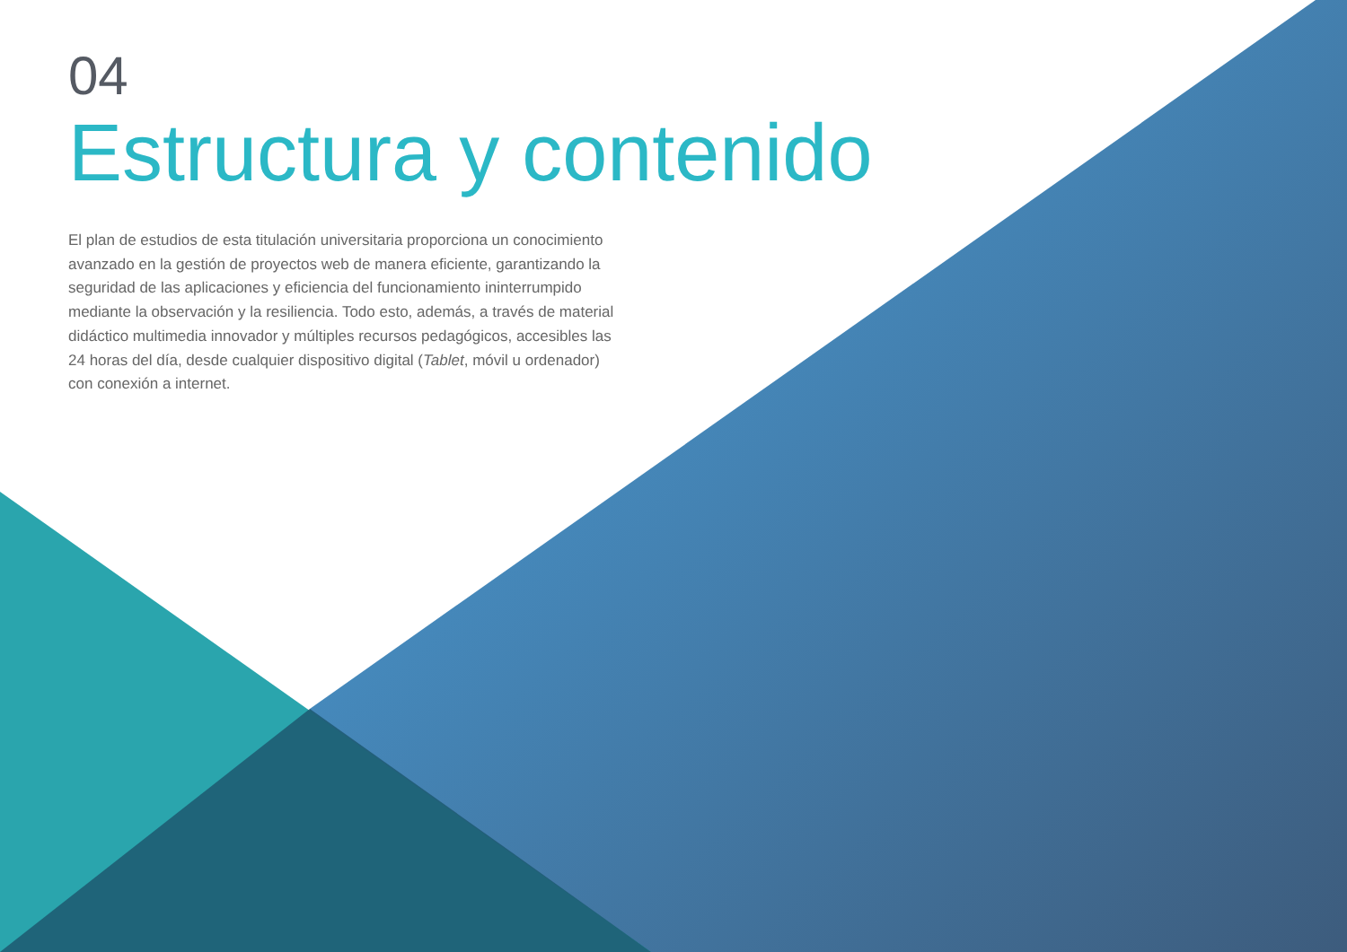04
Estructura y contenido
El plan de estudios de esta titulación universitaria proporciona un conocimiento avanzado en la gestión de proyectos web de manera eficiente, garantizando la seguridad de las aplicaciones y eficiencia del funcionamiento ininterrumpido mediante la observación y la resiliencia. Todo esto, además, a través de material didáctico multimedia innovador y múltiples recursos pedagógicos, accesibles las 24 horas del día, desde cualquier dispositivo digital (Tablet, móvil u ordenador) con conexión a internet.